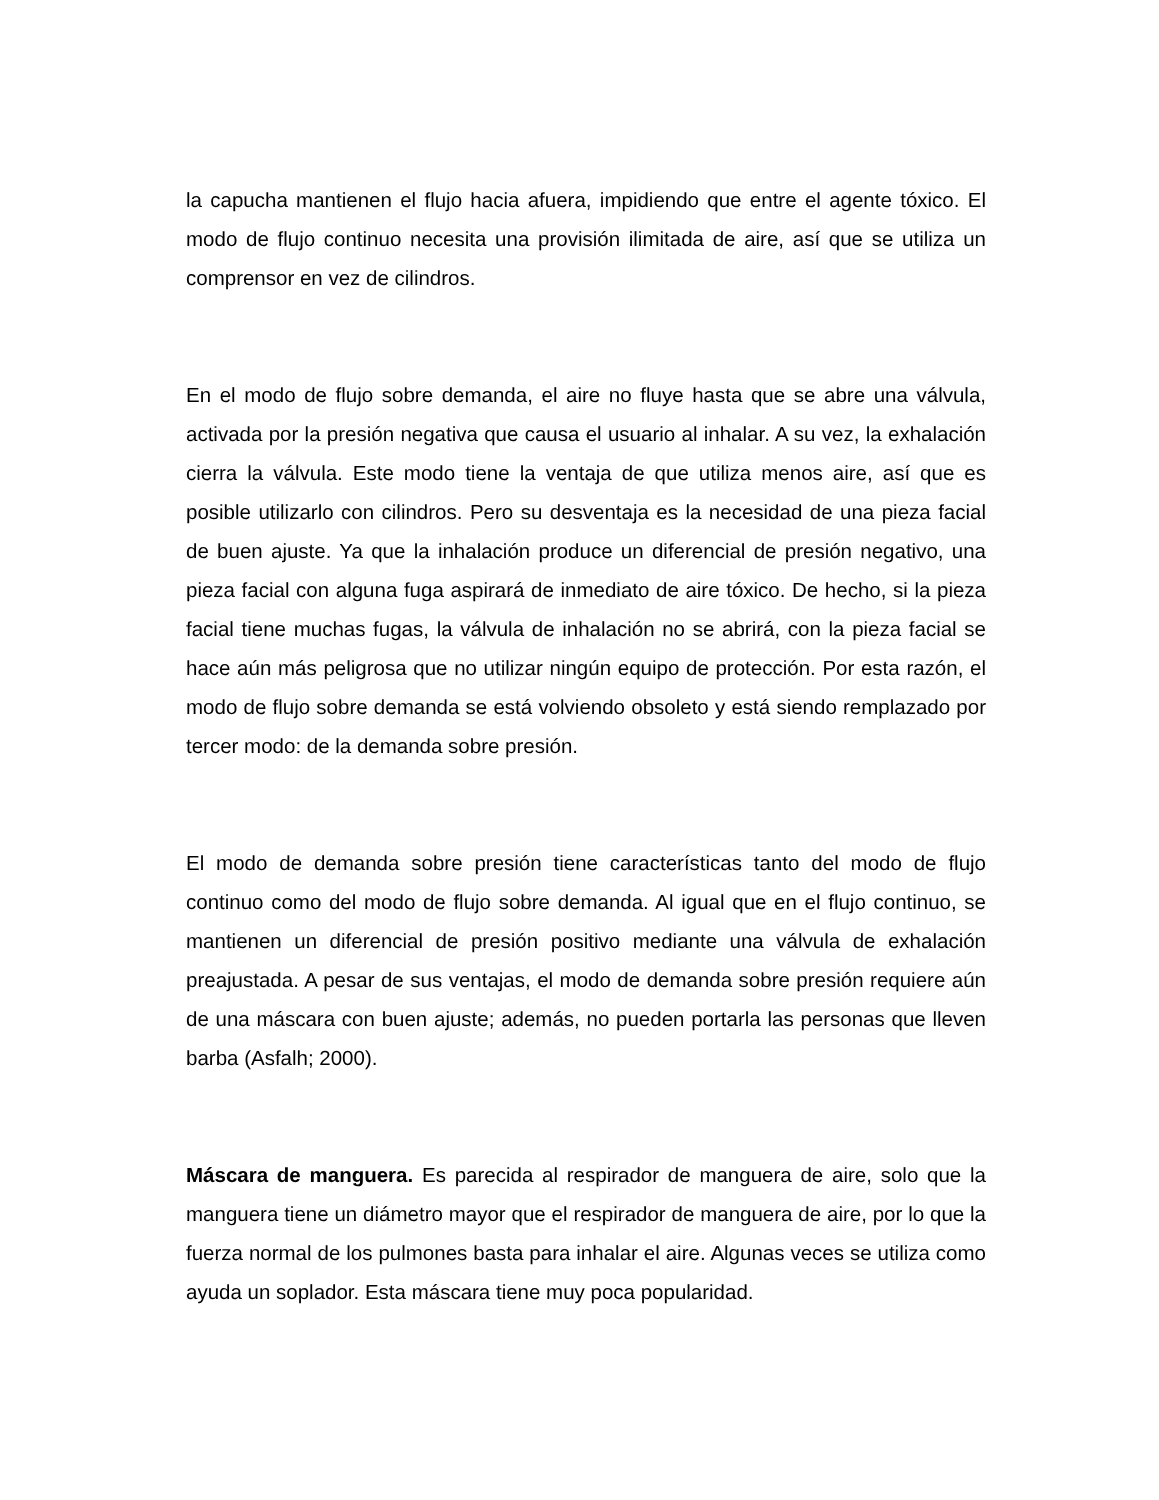la capucha mantienen el flujo hacia afuera, impidiendo que entre el agente tóxico. El modo de flujo continuo necesita una provisión ilimitada de aire, así que se utiliza un comprensor en vez de cilindros.
En el modo de flujo sobre demanda, el aire no fluye hasta que se abre una válvula, activada por la presión negativa que causa el usuario al inhalar. A su vez, la exhalación cierra la válvula. Este modo tiene la ventaja de que utiliza menos aire, así que es posible utilizarlo con cilindros. Pero su desventaja es la necesidad de una pieza facial de buen ajuste. Ya que la inhalación produce un diferencial de presión negativo, una pieza facial con alguna fuga aspirará de inmediato de aire tóxico. De hecho, si la pieza facial tiene muchas fugas, la válvula de inhalación no se abrirá, con la pieza facial se hace aún más peligrosa que no utilizar ningún equipo de protección. Por esta razón, el modo de flujo sobre demanda se está volviendo obsoleto y está siendo remplazado por tercer modo: de la demanda sobre presión.
El modo de demanda sobre presión tiene características tanto del modo de flujo continuo como del modo de flujo sobre demanda. Al igual que en el flujo continuo, se mantienen un diferencial de presión positivo mediante una válvula de exhalación preajustada. A pesar de sus ventajas, el modo de demanda sobre presión requiere aún de una máscara con buen ajuste; además, no pueden portarla las personas que lleven barba (Asfalh; 2000).
Máscara de manguera. Es parecida al respirador de manguera de aire, solo que la manguera tiene un diámetro mayor que el respirador de manguera de aire, por lo que la fuerza normal de los pulmones basta para inhalar el aire. Algunas veces se utiliza como ayuda un soplador. Esta máscara tiene muy poca popularidad.